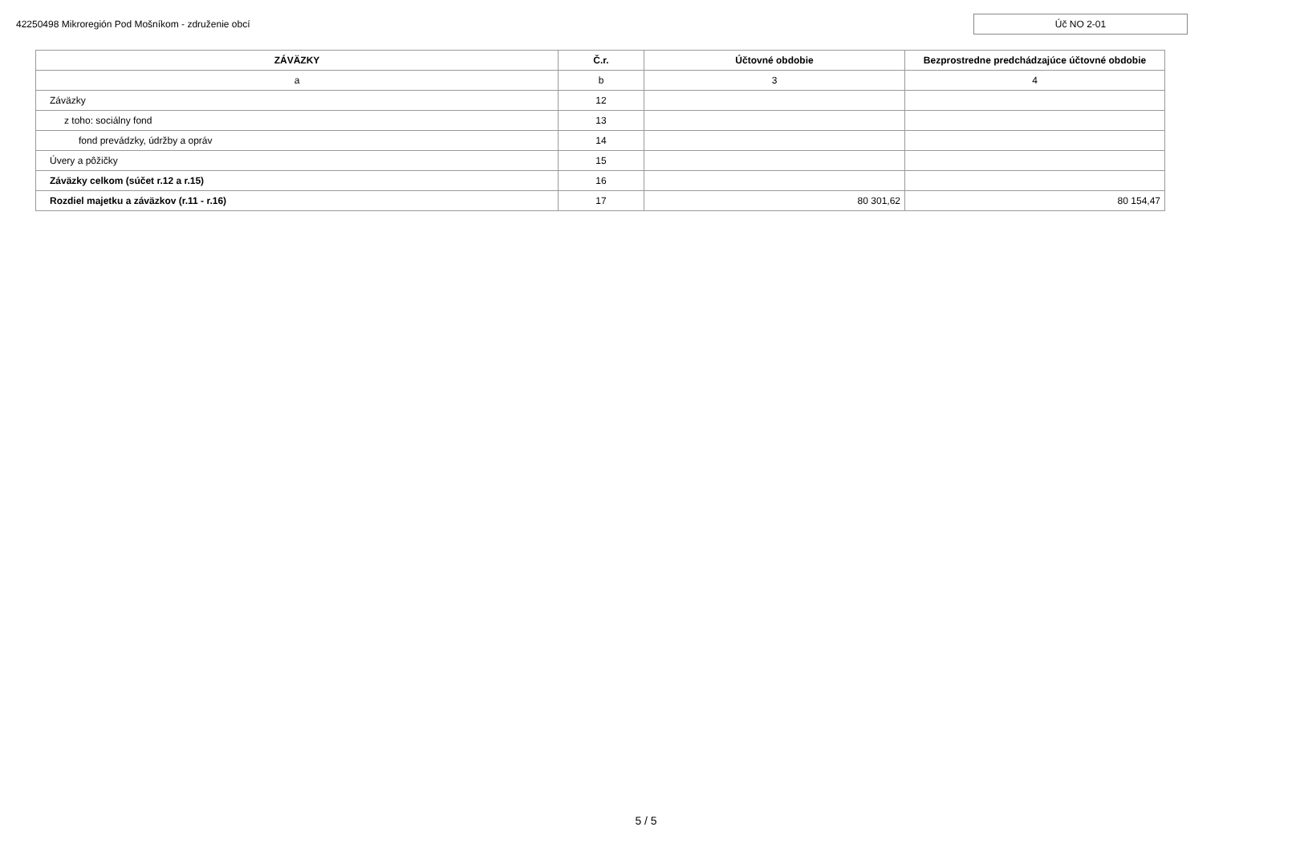42250498 Mikroregión Pod Mošníkom - združenie obcí
Úč NO 2-01
| ZÁVÄZKY | Č.r. | Účtovné obdobie | Bezprostredne predchádzajúce účtovné obdobie |
| --- | --- | --- | --- |
| a | b | 3 | 4 |
| Záväzky | 12 | | |
| z toho: sociálny fond | 13 | | |
| fond prevádzky, údržby a opráv | 14 | | |
| Úvery a pôžičky | 15 | | |
| Záväzky celkom (súčet r.12 a r.15) | 16 | | |
| Rozdiel majetku a záväzkov (r.11 - r.16) | 17 | 80 301,62 | 80 154,47 |
5 / 5